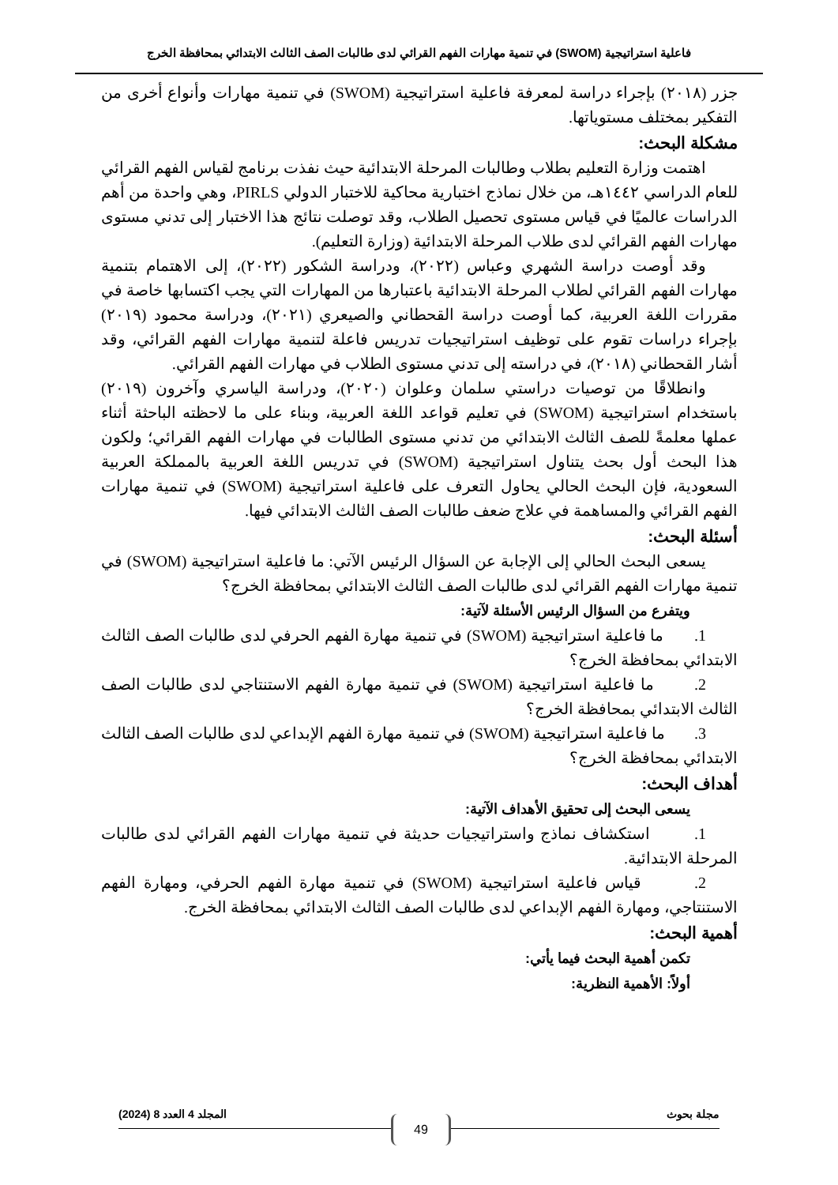فاعلية استراتيجية (SWOM) في تنمية مهارات الفهم القرائي لدى طالبات الصف الثالث الابتدائي بمحافظة الخرج
جزر (٢٠١٨) بإجراء دراسة لمعرفة فاعلية استراتيجية (SWOM) في تنمية مهارات وأنواع أخرى من التفكير بمختلف مستوياتها.
مشكلة البحث:
اهتمت وزارة التعليم بطلاب وطالبات المرحلة الابتدائية حيث نفذت برنامج لقياس الفهم القرائي للعام الدراسي ١٤٤٢هـ، من خلال نماذج اختبارية محاكية للاختبار الدولي PIRLS، وهي واحدة من أهم الدراسات عالميًا في قياس مستوى تحصيل الطلاب، وقد توصلت نتائج هذا الاختبار إلى تدني مستوى مهارات الفهم القرائي لدى طلاب المرحلة الابتدائية (وزارة التعليم).
وقد أوصت دراسة الشهري وعباس (٢٠٢٢)، ودراسة الشكور (٢٠٢٢)، إلى الاهتمام بتنمية مهارات الفهم القرائي لطلاب المرحلة الابتدائية باعتبارها من المهارات التي يجب اكتسابها خاصة في مقررات اللغة العربية، كما أوصت دراسة القحطاني والصيعري (٢٠٢١)، ودراسة محمود (٢٠١٩) بإجراء دراسات تقوم على توظيف استراتيجيات تدريس فاعلة لتنمية مهارات الفهم القرائي، وقد أشار القحطاني (٢٠١٨)، في دراسته إلى تدني مستوى الطلاب في مهارات الفهم القرائي.
وانطلاقًا من توصيات دراستي سلمان وعلوان (٢٠٢٠)، ودراسة الياسري وآخرون (٢٠١٩) باستخدام استراتيجية (SWOM) في تعليم قواعد اللغة العربية، وبناء على ما لاحظته الباحثة أثناء عملها معلمةً للصف الثالث الابتدائي من تدني مستوى الطالبات في مهارات الفهم القرائي؛ ولكون هذا البحث أول بحث يتناول استراتيجية (SWOM) في تدريس اللغة العربية بالمملكة العربية السعودية، فإن البحث الحالي يحاول التعرف على فاعلية استراتيجية (SWOM) في تنمية مهارات الفهم القرائي والمساهمة في علاج ضعف طالبات الصف الثالث الابتدائي فيها.
أسئلة البحث:
يسعى البحث الحالي إلى الإجابة عن السؤال الرئيس الآتي: ما فاعلية استراتيجية (SWOM) في تنمية مهارات الفهم القرائي لدى طالبات الصف الثالث الابتدائي بمحافظة الخرج؟
ويتفرع من السؤال الرئيس الأسئلة لآتية:
1. ما فاعلية استراتيجية (SWOM) في تنمية مهارة الفهم الحرفي لدى طالبات الصف الثالث الابتدائي بمحافظة الخرج؟
2. ما فاعلية استراتيجية (SWOM) في تنمية مهارة الفهم الاستنتاجي لدى طالبات الصف الثالث الابتدائي بمحافظة الخرج؟
3. ما فاعلية استراتيجية (SWOM) في تنمية مهارة الفهم الإبداعي لدى طالبات الصف الثالث الابتدائي بمحافظة الخرج؟
أهداف البحث:
يسعى البحث إلى تحقيق الأهداف الآتية:
1. استكشاف نماذج واستراتيجيات حديثة في تنمية مهارات الفهم القرائي لدى طالبات المرحلة الابتدائية.
2. قياس فاعلية استراتيجية (SWOM) في تنمية مهارة الفهم الحرفي، ومهارة الفهم الاستنتاجي، ومهارة الفهم الإبداعي لدى طالبات الصف الثالث الابتدائي بمحافظة الخرج.
أهمية البحث:
تكمن أهمية البحث فيما يأتي:
أولاً: الأهمية النظرية:
مجلة بحوث المجلد 4 العدد 8 (2024)
49